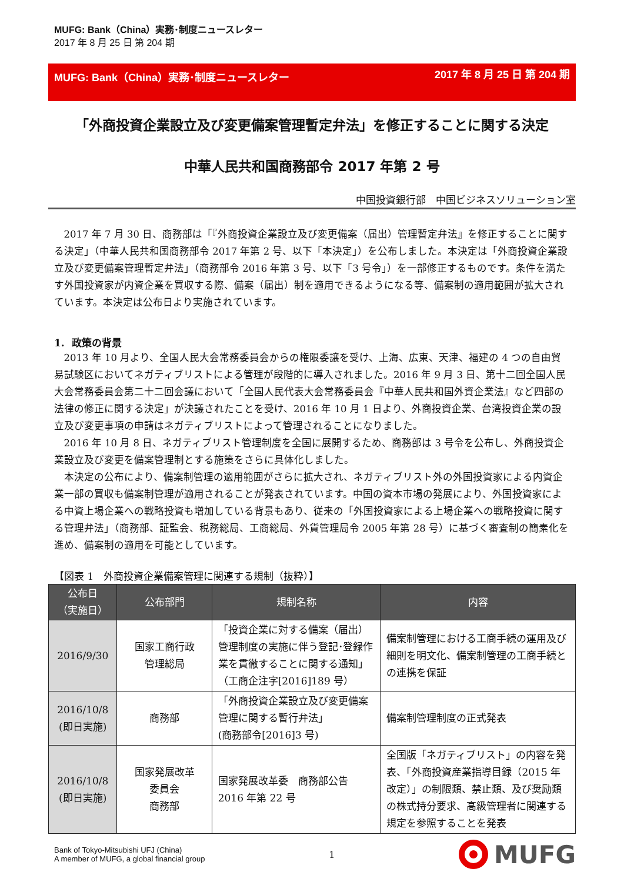MUFG: Bank（China）実務･制度ニュースレター
2017 年 8 月 25 日 第 204 期
MUFG: Bank（China）実務･制度ニュースレター 2017 年 8 月 25 日 第 204 期
「外商投資企業設立及び変更備案管理暫定弁法」を修正することに関する決定
中華人民共和国商務部令 2017 年第 2 号
中国投資銀行部　中国ビジネスソリューション室
2017 年 7 月 30 日、商務部は「『外商投資企業設立及び変更備案（届出）管理暫定弁法』を修正することに関する決定」（中華人民共和国商務部令 2017 年第 2 号、以下「本決定」）を公布しました。本決定は「外商投資企業設立及び変更備案管理暫定弁法」（商務部令 2016 年第 3 号、以下「3 号令」）を一部修正するものです。条件を満たす外国投資家が内資企業を買収する際、備案（届出）制を適用できるようになる等、備案制の適用範囲が拡大されています。本決定は公布日より実施されています。
1. 政策の背景
2013 年 10 月より、全国人民大会常務委員会からの権限委譲を受け、上海、広東、天津、福建の 4 つの自由貿易試験区においてネガティブリストによる管理が段階的に導入されました。2016 年 9 月 3 日、第十二回全国人民大会常務委員会第二十二回会議において「全国人民代表大会常務委員会『中華人民共和国外資企業法』など四部の法律の修正に関する決定」が決議されたことを受け、2016 年 10 月 1 日より、外商投資企業、台湾投資企業の設立及び変更事項の申請はネガティブリストによって管理されることになりました。
2016 年 10 月 8 日、ネガティブリスト管理制度を全国に展開するため、商務部は 3 号令を公布し、外商投資企業設立及び変更を備案管理制とする施策をさらに具体化しました。
本決定の公布により、備案制管理の適用範囲がさらに拡大され、ネガティブリスト外の外国投資家による内資企業一部の買収も備案制管理が適用されることが発表されています。中国の資本市場の発展により、外国投資家による中資上場企業への戦略投資も増加している背景もあり、従来の「外国投資家による上場企業への戦略投資に関する管理弁法」（商務部、証監会、税務総局、工商総局、外貨管理局令 2005 年第 28 号）に基づく審査制の簡素化を進め、備案制の適用を可能としています。
【図表 1　外商投資企業備案管理に関連する規制（抜粋）】
| 公布日 （実施日） | 公布部門 | 規制名称 | 内容 |
| --- | --- | --- | --- |
| 2016/9/30 | 国家工商行政 管理総局 | 「投資企業に対する備案（届出）管理制度の実施に伴う登記･登録作業を貫徹することに関する通知」（工商企注字[2016]189 号） | 備案制管理における工商手続の運用及び細則を明文化、備案制管理の工商手続との連携を保証 |
| 2016/10/8 (即日実施) | 商務部 | 「外商投資企業設立及び変更備案管理に関する暫行弁法」 (商務部令[2016]3 号) | 備案制管理制度の正式発表 |
| 2016/10/8 (即日実施) | 国家発展改革 委員会 商務部 | 国家発展改革委 商務部公告 2016 年第 22 号 | 全国版「ネガティブリスト」の内容を発表、「外商投資産業指導目録（2015 年改定）」の制限類、禁止類、及び奨励類の株式持分要求、高級管理者に関連する規定を参照することを発表 |
Bank of Tokyo-Mitsubishi UFJ (China)
A member of MUFG, a global financial group
1
MUFG